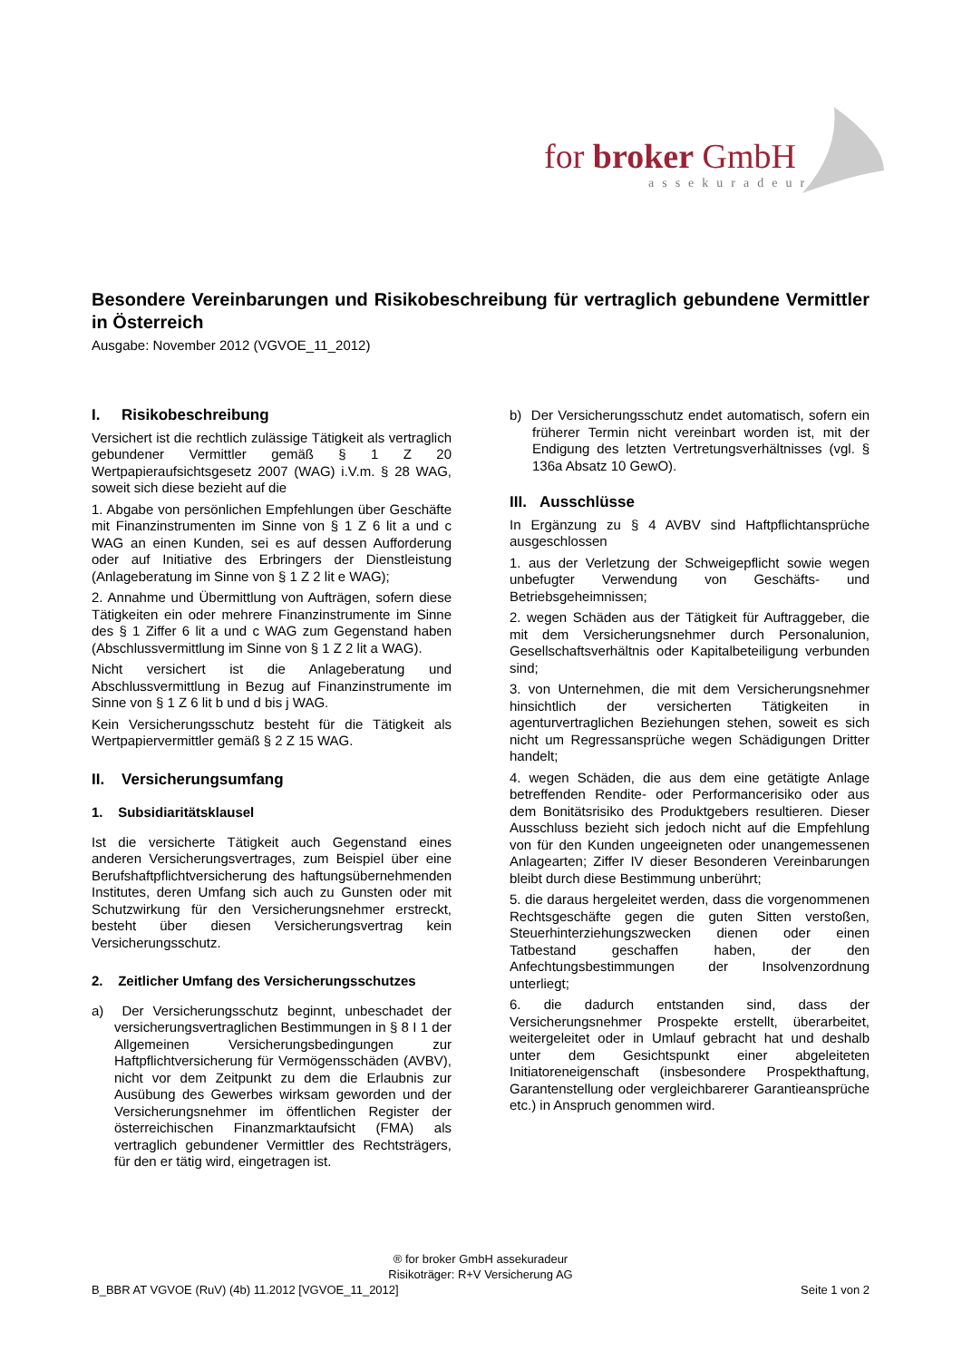for broker GmbH
assekuradeur
Besondere Vereinbarungen und Risikobeschreibung für vertraglich gebundene Vermittler in Österreich
Ausgabe: November 2012 (VGVOE_11_2012)
I. Risikobeschreibung
Versichert ist die rechtlich zulässige Tätigkeit als vertraglich gebundener Vermittler gemäß § 1 Z 20 Wertpapieraufsichtsgesetz 2007 (WAG) i.V.m. § 28 WAG, soweit sich diese bezieht auf die
1. Abgabe von persönlichen Empfehlungen über Geschäfte mit Finanzinstrumenten im Sinne von § 1 Z 6 lit a und c WAG an einen Kunden, sei es auf dessen Aufforderung oder auf Initiative des Erbringers der Dienstleistung (Anlageberatung im Sinne von § 1 Z 2 lit e WAG);
2. Annahme und Übermittlung von Aufträgen, sofern diese Tätigkeiten ein oder mehrere Finanzinstrumente im Sinne des § 1 Ziffer 6 lit a und c WAG zum Gegenstand haben (Abschlussvermittlung im Sinne von § 1 Z 2 lit a WAG).
Nicht versichert ist die Anlageberatung und Abschlussvermittlung in Bezug auf Finanzinstrumente im Sinne von § 1 Z 6 lit b und d bis j WAG.
Kein Versicherungsschutz besteht für die Tätigkeit als Wertpapiervermittler gemäß § 2 Z 15 WAG.
II. Versicherungsumfang
1. Subsidiaritätsklausel
Ist die versicherte Tätigkeit auch Gegenstand eines anderen Versicherungsvertrages, zum Beispiel über eine Berufshaftpflichtversicherung des haftungsübernehmenden Institutes, deren Umfang sich auch zu Gunsten oder mit Schutzwirkung für den Versicherungsnehmer erstreckt, besteht über diesen Versicherungsvertrag kein Versicherungsschutz.
2. Zeitlicher Umfang des Versicherungsschutzes
a) Der Versicherungsschutz beginnt, unbeschadet der versicherungsvertraglichen Bestimmungen in § 8 I 1 der Allgemeinen Versicherungsbedingungen zur Haftpflichtversicherung für Vermögensschäden (AVBV), nicht vor dem Zeitpunkt zu dem die Erlaubnis zur Ausübung des Gewerbes wirksam geworden und der Versicherungsnehmer im öffentlichen Register der österreichischen Finanzmarktaufsicht (FMA) als vertraglich gebundener Vermittler des Rechtsträgers, für den er tätig wird, eingetragen ist.
b) Der Versicherungsschutz endet automatisch, sofern ein früherer Termin nicht vereinbart worden ist, mit der Endigung des letzten Vertretungsverhältnisses (vgl. § 136a Absatz 10 GewO).
III. Ausschlüsse
In Ergänzung zu § 4 AVBV sind Haftpflichtansprüche ausgeschlossen
1. aus der Verletzung der Schweigepflicht sowie wegen unbefugter Verwendung von Geschäfts- und Betriebsgeheimnissen;
2. wegen Schäden aus der Tätigkeit für Auftraggeber, die mit dem Versicherungsnehmer durch Personalunion, Gesellschaftsverhältnis oder Kapitalbeteiligung verbunden sind;
3. von Unternehmen, die mit dem Versicherungsnehmer hinsichtlich der versicherten Tätigkeiten in agenturvertraglichen Beziehungen stehen, soweit es sich nicht um Regressansprüche wegen Schädigungen Dritter handelt;
4. wegen Schäden, die aus dem eine getätigte Anlage betreffenden Rendite- oder Performancerisiko oder aus dem Bonitätsrisiko des Produktgebers resultieren. Dieser Ausschluss bezieht sich jedoch nicht auf die Empfehlung von für den Kunden ungeeigneten oder unangemessenen Anlagearten; Ziffer IV dieser Besonderen Vereinbarungen bleibt durch diese Bestimmung unberührt;
5. die daraus hergeleitet werden, dass die vorgenommenen Rechtsgeschäfte gegen die guten Sitten verstoßen, Steuerhinterziehungszwecken dienen oder einen Tatbestand geschaffen haben, der den Anfechtungsbestimmungen der Insolvenzordnung unterliegt;
6. die dadurch entstanden sind, dass der Versicherungsnehmer Prospekte erstellt, überarbeitet, weitergeleitet oder in Umlauf gebracht hat und deshalb unter dem Gesichtspunkt einer abgeleiteten Initiatoreneigenschaft (insbesondere Prospekthaftung, Garantenstellung oder vergleichbarerer Garantieansprüche etc.) in Anspruch genommen wird.
® for broker GmbH assekuradeur
Risikoträger: R+V Versicherung AG
B_BBR AT VGVOE (RuV) (4b) 11.2012 [VGVOE_11_2012] Seite 1 von 2